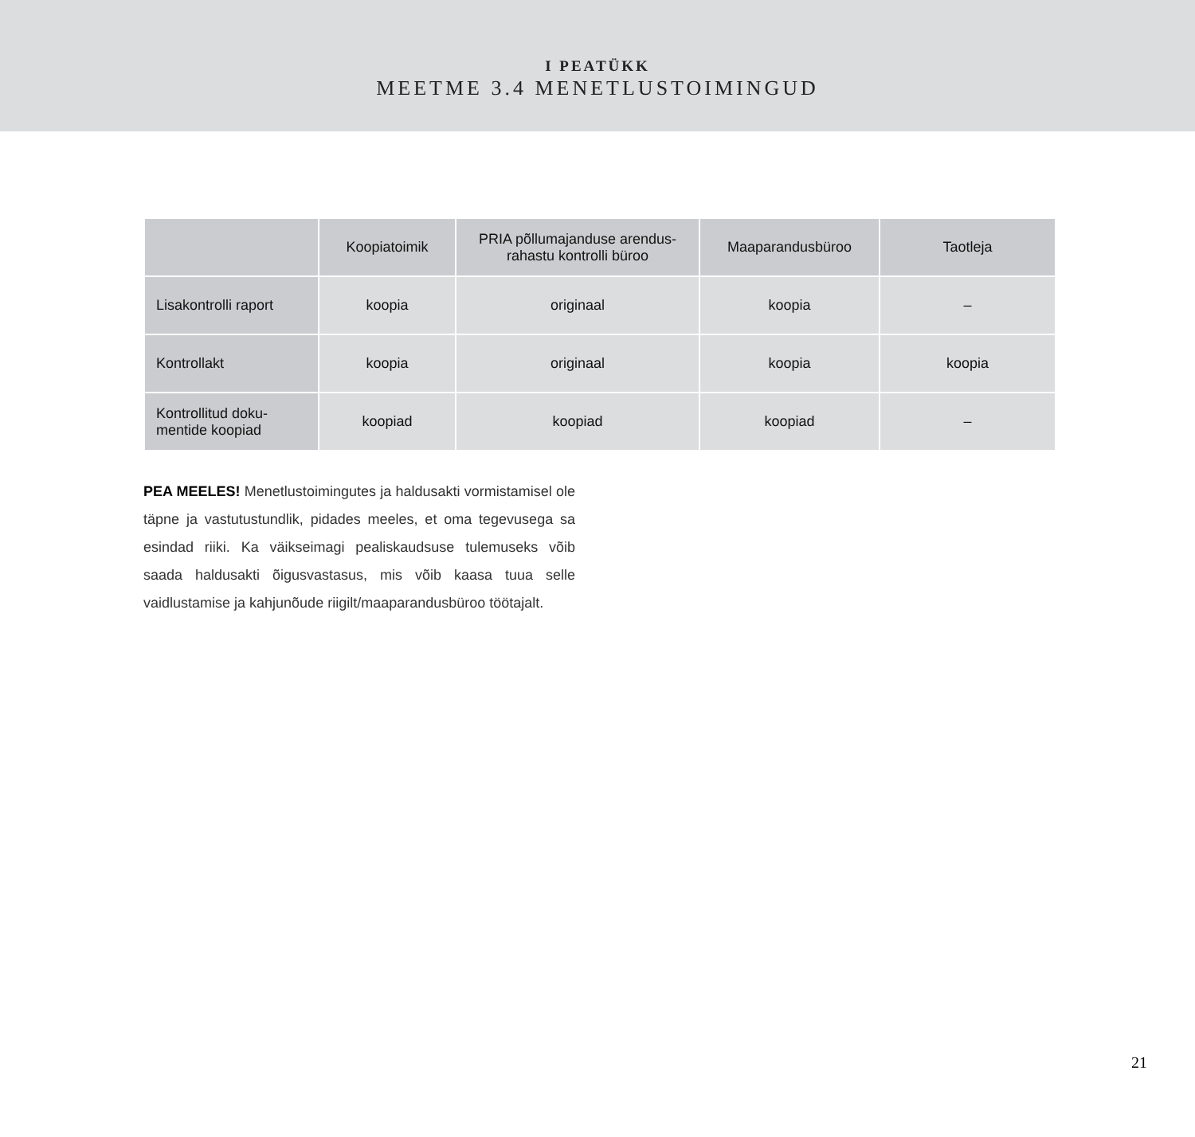I PEATÜKK
MEETME 3.4 MENETLUSTOIMINGUD
| | Koopiatoimik | PRIA põllumajanduse arendus- rahastu kontrolli büroo | Maaparandusbüroo | Taotleja |
| --- | --- | --- | --- | --- |
| Lisakontrolli raport | koopia | originaal | koopia | – |
| Kontrollakt | koopia | originaal | koopia | koopia |
| Kontrollitud doku- mentide koopiad | koopiad | koopiad | koopiad | – |
PEA MEELES! Menetlustoimingutes ja haldusakti vormistamisel ole täpne ja vastutustundlik, pidades meeles, et oma tegevusega sa esindad riiki. Ka väikseimagi pealiskaudsuse tulemuseks võib saada haldusakti õigusvastasus, mis võib kaasa tuua selle vaidlustamise ja kahjunõude riigilt/maaparandusbüroo töötajalt.
21